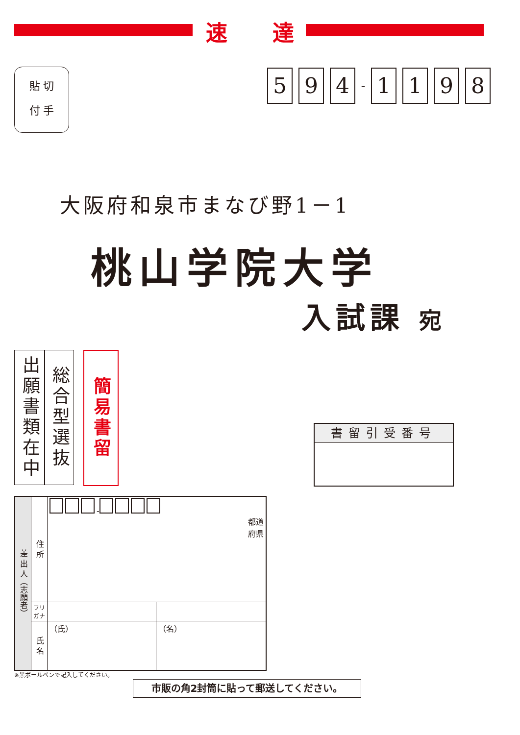速 達
貼 切
付 手
5 9 4 – 1198
大阪府和泉市まなび野1－1
桃山学院大学
入試課 宛
出願書類在中
総合型選抜
簡易書留
書留引受番号
| 差 出 人（志願者） | 住 所 | - 都道 府県 | |
| | フリ ガナ | | |
| | 氏 名 | （氏） | （名） |
※黒ボールペンで記入してください。
市販の角2封筒に貼って郵送してください。